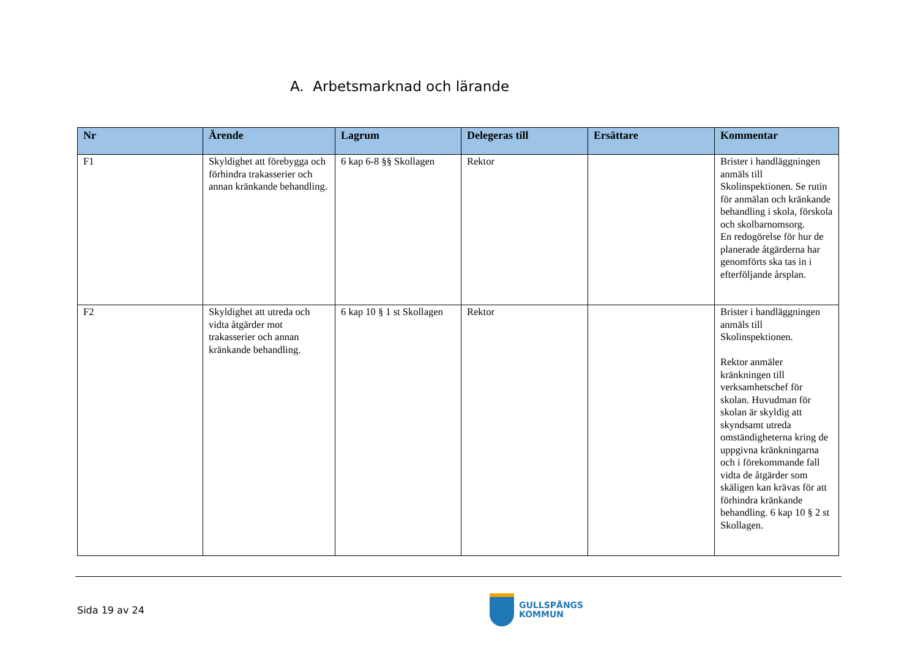A. Arbetsmarknad och lärande
| Nr | Ärende | Lagrum | Delegeras till | Ersättare | Kommentar |
| --- | --- | --- | --- | --- | --- |
| F1 | Skyldighet att förebygga och förhindra trakasserier och annan kränkande behandling. | 6 kap 6-8 §§ Skollagen | Rektor | | Brister i handläggningen anmäls till Skolinspektionen. Se rutin för anmälan och kränkande behandling i skola, förskola och skolbarnomsorg. En redogörelse för hur de planerade åtgärderna har genomförts ska tas in i efterföljande årsplan. |
| F2 | Skyldighet att utreda och vidta åtgärder mot trakasserier och annan kränkande behandling. | 6 kap 10 § 1 st Skollagen | Rektor | | Brister i handläggningen anmäls till Skolinspektionen. Rektor anmäler kränkningen till verksamhetschef för skolan. Huvudman för skolan är skyldig att skyndsamt utreda omständigheterna kring de uppgivna kränkningarna och i förekommande fall vidta de åtgärder som skäligen kan krävas för att förhindra kränkande behandling. 6 kap 10 § 2 st Skollagen. |
Sida 19 av 24
GULLSPÅNGS
KOMMUN